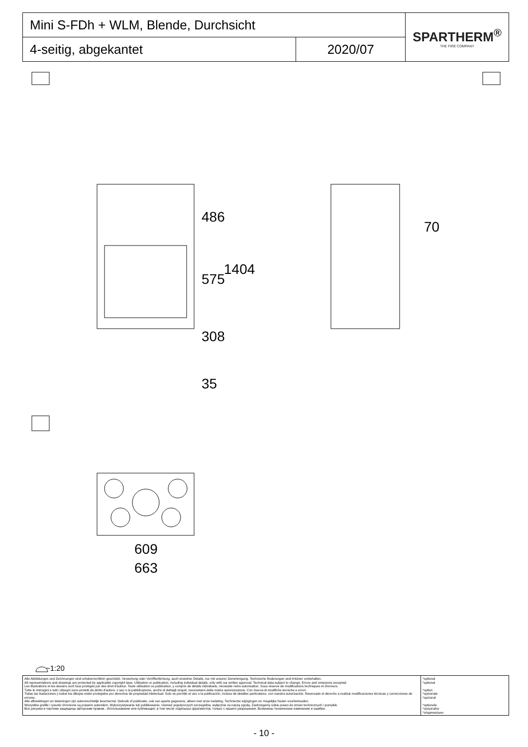| Mini S-FDh + WLM, Blende, Durchsicht | | SPARTHERM<sup>®</sup> THE FIRE COMPANY |
| 4-seitig, abgekantet | 2020/07 | |
486
575
1404
308
35
70
609
663
~1:20
| Alle Abbildungen und Zeichnungen sind urheberrechtlich geschützt. Verwertung oder Veröffentlichung, auch einzelner Details, nur mit unserer Genehmigung. Technische Änderungen und Irrtümer vorbehalten. All representations and drawings are protected by applicable copyright laws. Utilisation or publication, including individual details, only with our written approval. Technical data subject to change. Errors and omissions excepted. Les illustrations et les dessins sont tous protégés par des droit d'auteur. Toute utilisation ou publication, y compris de détails individuels, nécessite notre autorisation. Sous réserve de modifications techniques et d'erreurs. Tutte le immagini e tutti i disegni sono protetti da diritto d'autore. L'uso o la pubblicazione, anche di dettagli singoli, necessitano della nostra autorizzazione. Con riserva di modifiche tecniche e errori. Todas las ilustaciones y todos los dibujos están protegidos por derechos de propiedad intelectual. Solo se permite el uso o la publicación, incluso de detalles particulares, con nuestra autorización. Reservado el derecho a realizar modificaciones técnicas y correcciones de errores. Alle afbeeldingen en tekeningen zijn autersrechtelijk beschermd. Gebruik of publicatie, ook van aparte gegevens, alleen met onze toelating. Technische wijzigingen en mogelijke fouten voorbehouden. Wszystkie grafiki i rysunki chronione są prawem autorskim. Wykorzystywanie lub publikowanie, również pojedynczych szczegółów, wyłącznie za naszą zgodą. Zastrzegamy sobie prawo do zmian technicznych i pomyłek. Все рисунки и чертежи защищены авторским правом.. Использование или публикация, в том числе отдельных фрагментов, только с нашего разрешения. Возможны технические изменения и ошибки. | *optional *optional *option *opzionale *opcional *optionele *opcjonalny *опционально |
- 10 -